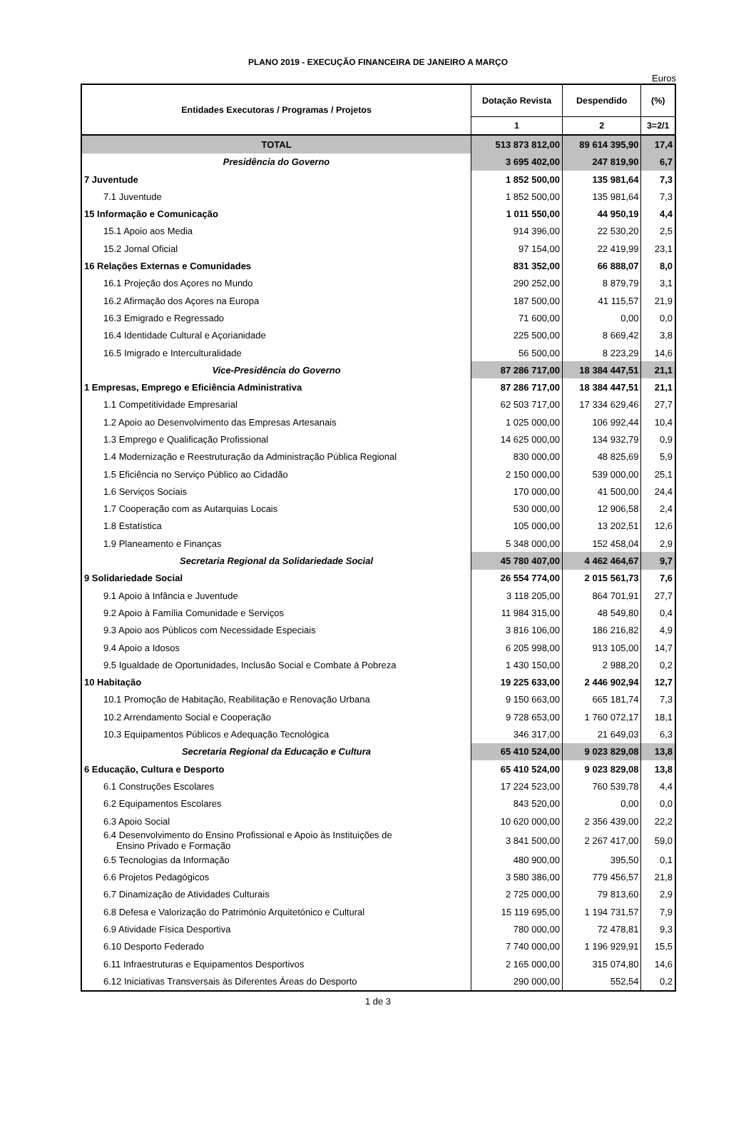PLANO 2019 - EXECUÇÃO FINANCEIRA DE JANEIRO A MARÇO
Euros
| Entidades Executoras / Programas / Projetos | Dotação Revista | Despendido | (%) |
| --- | --- | --- | --- |
| | 1 | 2 | 3=2/1 |
| TOTAL | 513 873 812,00 | 89 614 395,90 | 17,4 |
| Presidência do Governo | 3 695 402,00 | 247 819,90 | 6,7 |
| 7 Juventude | 1 852 500,00 | 135 981,64 | 7,3 |
| 7.1 Juventude | 1 852 500,00 | 135 981,64 | 7,3 |
| 15 Informação e Comunicação | 1 011 550,00 | 44 950,19 | 4,4 |
| 15.1 Apoio aos Media | 914 396,00 | 22 530,20 | 2,5 |
| 15.2 Jornal Oficial | 97 154,00 | 22 419,99 | 23,1 |
| 16 Relações Externas e Comunidades | 831 352,00 | 66 888,07 | 8,0 |
| 16.1 Projeção dos Açores no Mundo | 290 252,00 | 8 879,79 | 3,1 |
| 16.2 Afirmação dos Açores na Europa | 187 500,00 | 41 115,57 | 21,9 |
| 16.3 Emigrado e Regressado | 71 600,00 | 0,00 | 0,0 |
| 16.4 Identidade Cultural e Açorianidade | 225 500,00 | 8 669,42 | 3,8 |
| 16.5 Imigrado e Interculturalidade | 56 500,00 | 8 223,29 | 14,6 |
| Vice-Presidência do Governo | 87 286 717,00 | 18 384 447,51 | 21,1 |
| 1 Empresas, Emprego e Eficiência Administrativa | 87 286 717,00 | 18 384 447,51 | 21,1 |
| 1.1 Competitividade Empresarial | 62 503 717,00 | 17 334 629,46 | 27,7 |
| 1.2 Apoio ao Desenvolvimento das Empresas Artesanais | 1 025 000,00 | 106 992,44 | 10,4 |
| 1.3 Emprego e Qualificação Profissional | 14 625 000,00 | 134 932,79 | 0,9 |
| 1.4 Modernização e Reestruturação da Administração Pública Regional | 830 000,00 | 48 825,69 | 5,9 |
| 1.5 Eficiência no Serviço Público ao Cidadão | 2 150 000,00 | 539 000,00 | 25,1 |
| 1.6 Serviços Sociais | 170 000,00 | 41 500,00 | 24,4 |
| 1.7 Cooperação com as Autarquias Locais | 530 000,00 | 12 906,58 | 2,4 |
| 1.8 Estatística | 105 000,00 | 13 202,51 | 12,6 |
| 1.9 Planeamento e Finanças | 5 348 000,00 | 152 458,04 | 2,9 |
| Secretaria Regional da Solidariedade Social | 45 780 407,00 | 4 462 464,67 | 9,7 |
| 9 Solidariedade Social | 26 554 774,00 | 2 015 561,73 | 7,6 |
| 9.1 Apoio à Infância e Juventude | 3 118 205,00 | 864 701,91 | 27,7 |
| 9.2 Apoio à Família Comunidade e Serviços | 11 984 315,00 | 48 549,80 | 0,4 |
| 9.3 Apoio aos Públicos com Necessidade Especiais | 3 816 106,00 | 186 216,82 | 4,9 |
| 9.4 Apoio a Idosos | 6 205 998,00 | 913 105,00 | 14,7 |
| 9.5 Igualdade de Oportunidades, Inclusão Social e Combate à Pobreza | 1 430 150,00 | 2 988,20 | 0,2 |
| 10 Habitação | 19 225 633,00 | 2 446 902,94 | 12,7 |
| 10.1 Promoção de Habitação, Reabilitação e Renovação Urbana | 9 150 663,00 | 665 181,74 | 7,3 |
| 10.2 Arrendamento Social e Cooperação | 9 728 653,00 | 1 760 072,17 | 18,1 |
| 10.3 Equipamentos Públicos e Adequação Tecnológica | 346 317,00 | 21 649,03 | 6,3 |
| Secretaria Regional da Educação e Cultura | 65 410 524,00 | 9 023 829,08 | 13,8 |
| 6 Educação, Cultura e Desporto | 65 410 524,00 | 9 023 829,08 | 13,8 |
| 6.1 Construções Escolares | 17 224 523,00 | 760 539,78 | 4,4 |
| 6.2 Equipamentos Escolares | 843 520,00 | 0,00 | 0,0 |
| 6.3 Apoio Social | 10 620 000,00 | 2 356 439,00 | 22,2 |
| 6.4 Desenvolvimento do Ensino Profissional e Apoio às Instituições de Ensino Privado e Formação | 3 841 500,00 | 2 267 417,00 | 59,0 |
| 6.5 Tecnologias da Informação | 480 900,00 | 395,50 | 0,1 |
| 6.6 Projetos Pedagógicos | 3 580 386,00 | 779 456,57 | 21,8 |
| 6.7 Dinamização de Atividades Culturais | 2 725 000,00 | 79 813,60 | 2,9 |
| 6.8 Defesa e Valorização do Património Arquitetónico e Cultural | 15 119 695,00 | 1 194 731,57 | 7,9 |
| 6.9 Atividade Física Desportiva | 780 000,00 | 72 478,81 | 9,3 |
| 6.10 Desporto Federado | 7 740 000,00 | 1 196 929,91 | 15,5 |
| 6.11 Infraestruturas e Equipamentos Desportivos | 2 165 000,00 | 315 074,80 | 14,6 |
| 6.12 Iniciativas Transversais às Diferentes Áreas do Desporto | 290 000,00 | 552,54 | 0,2 |
1 de 3